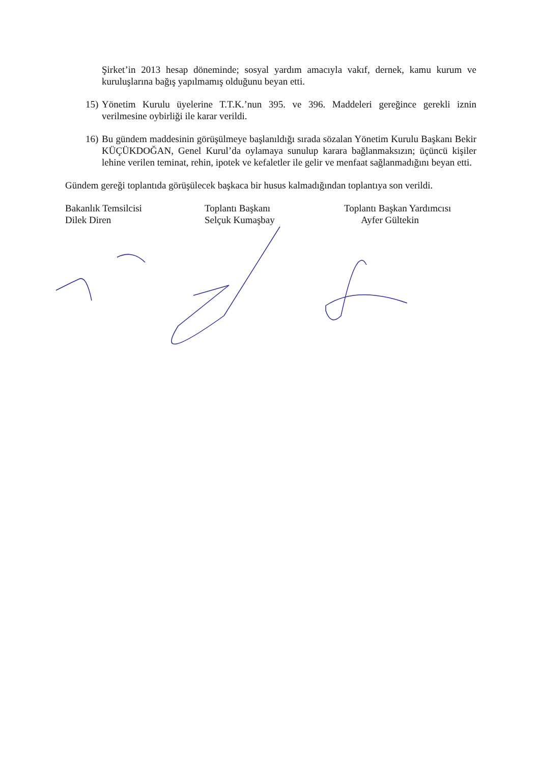Şirket’in 2013 hesap döneminde; sosyal yardım amacıyla vakıf, dernek, kamu kurum ve kuruluşlarına bağış yapılmamış olduğunu beyan etti.
15) Yönetim Kurulu üyelerine T.T.K.’nun 395. ve 396. Maddeleri gereğince gerekli iznin verilmesine oybirliği ile karar verildi.
16) Bu gündem maddesinin görüşülmeye başlanıldığı sırada sözalan Yönetim Kurulu Başkanı Bekir KÜÇÜKDOĞAN, Genel Kurul’da oylamaya sunulup karara bağlanmaksızın; üçüncü kişiler lehine verilen teminat, rehin, ipotek ve kefaletler ile gelir ve menfaat sağlanmadığını beyan etti.
Gündem gereği toplantıda görüşülecek başkaca bir husus kalmadığından toplantıya son verildi.
Bakanlık Temsilcisi
Dilek Diren
Toplantı Başkanı
Selçuk Kumaşbay
Toplantı Başkan Yardımcısı
Ayfer Gültekin